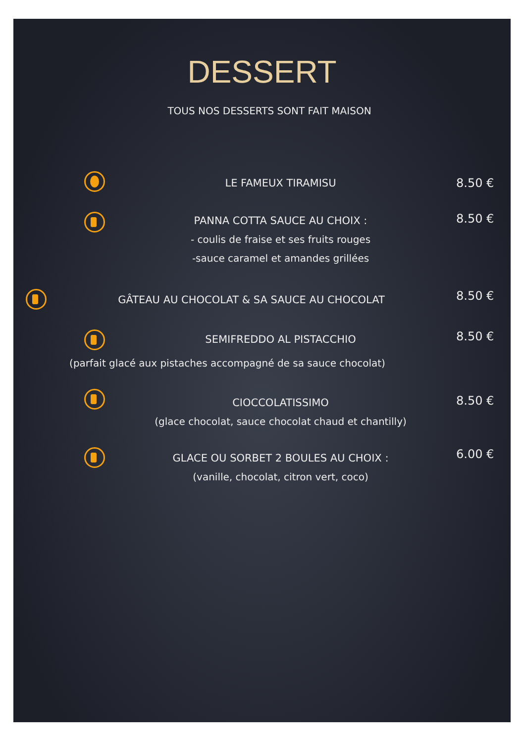DESSERT
TOUS NOS DESSERTS SONT FAIT MAISON
LE FAMEUX TIRAMISU 8.50 €
PANNA COTTA SAUCE AU CHOIX :
- coulis de fraise et ses fruits rouges
-sauce caramel et amandes grillées
8.50 €
GÂTEAU AU CHOCOLAT & SA SAUCE AU CHOCOLAT
8.50 €
SEMIFREDDO AL PISTACCHIO
8.50 €
(parfait glacé aux pistaches accompagné de sa sauce chocolat)
CIOCCOLATISSIMO
(glace chocolat, sauce chocolat chaud et chantilly)
8.50 €
GLACE OU SORBET 2 BOULES AU CHOIX :
(vanille, chocolat, citron vert, coco)
6.00 €